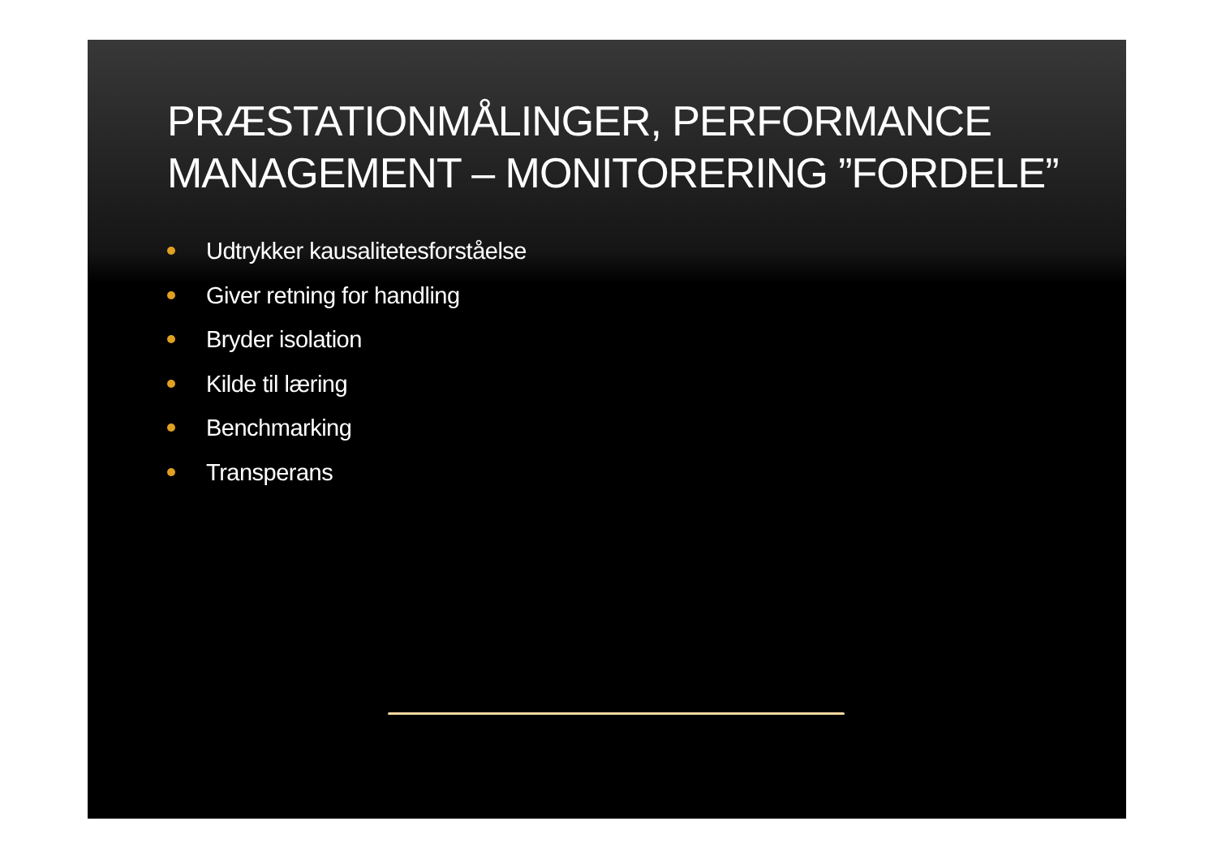PRÆSTATIONMÅLINGER, PERFORMANCE MANAGEMENT – MONITORERING ”FORDELE”
Udtrykker kausalitetesforståelse
Giver retning for handling
Bryder isolation
Kilde til læring
Benchmarking
Transperans